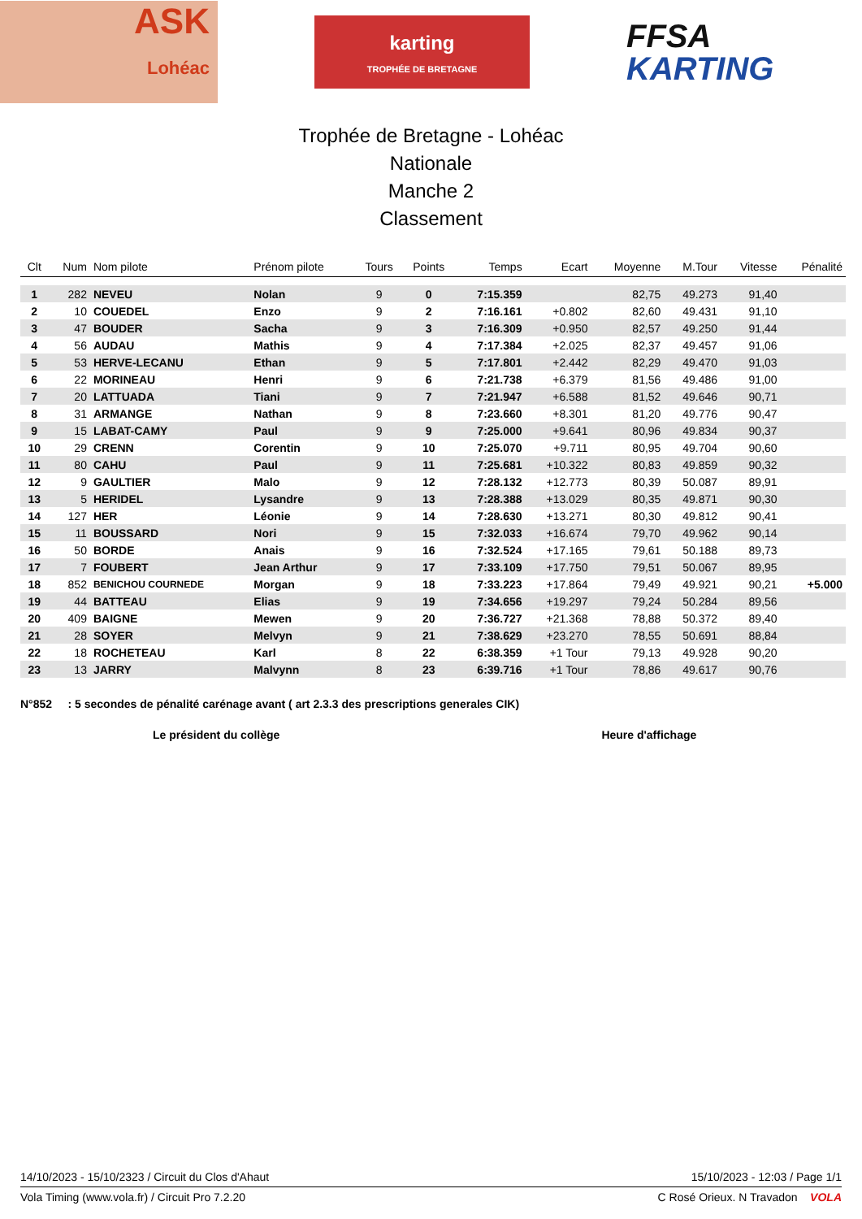ASK
Lohéac
karting
TROPHÉE DE BRETAGNE
FFSA
KARTING
Trophée de Bretagne - Lohéac
Nationale
Manche 2
Classement
| Clt | Num | Nom pilote | Prénom pilote | Tours | Points | Temps | Ecart | Moyenne | M.Tour | Vitesse | Pénalité |
| --- | --- | --- | --- | --- | --- | --- | --- | --- | --- | --- | --- |
| 1 | 282 | NEVEU | Nolan | 9 | 0 | 7:15.359 | | 82,75 | 49.273 | 91,40 | |
| 2 | 10 | COUEDEL | Enzo | 9 | 2 | 7:16.161 | +0.802 | 82,60 | 49.431 | 91,10 | |
| 3 | 47 | BOUDER | Sacha | 9 | 3 | 7:16.309 | +0.950 | 82,57 | 49.250 | 91,44 | |
| 4 | 56 | AUDAU | Mathis | 9 | 4 | 7:17.384 | +2.025 | 82,37 | 49.457 | 91,06 | |
| 5 | 53 | HERVE-LECANU | Ethan | 9 | 5 | 7:17.801 | +2.442 | 82,29 | 49.470 | 91,03 | |
| 6 | 22 | MORINEAU | Henri | 9 | 6 | 7:21.738 | +6.379 | 81,56 | 49.486 | 91,00 | |
| 7 | 20 | LATTUADA | Tiani | 9 | 7 | 7:21.947 | +6.588 | 81,52 | 49.646 | 90,71 | |
| 8 | 31 | ARMANGE | Nathan | 9 | 8 | 7:23.660 | +8.301 | 81,20 | 49.776 | 90,47 | |
| 9 | 15 | LABAT-CAMY | Paul | 9 | 9 | 7:25.000 | +9.641 | 80,96 | 49.834 | 90,37 | |
| 10 | 29 | CRENN | Corentin | 9 | 10 | 7:25.070 | +9.711 | 80,95 | 49.704 | 90,60 | |
| 11 | 80 | CAHU | Paul | 9 | 11 | 7:25.681 | +10.322 | 80,83 | 49.859 | 90,32 | |
| 12 | 9 | GAULTIER | Malo | 9 | 12 | 7:28.132 | +12.773 | 80,39 | 50.087 | 89,91 | |
| 13 | 5 | HERIDEL | Lysandre | 9 | 13 | 7:28.388 | +13.029 | 80,35 | 49.871 | 90,30 | |
| 14 | 127 | HER | Léonie | 9 | 14 | 7:28.630 | +13.271 | 80,30 | 49.812 | 90,41 | |
| 15 | 11 | BOUSSARD | Nori | 9 | 15 | 7:32.033 | +16.674 | 79,70 | 49.962 | 90,14 | |
| 16 | 50 | BORDE | Anais | 9 | 16 | 7:32.524 | +17.165 | 79,61 | 50.188 | 89,73 | |
| 17 | 7 | FOUBERT | Jean Arthur | 9 | 17 | 7:33.109 | +17.750 | 79,51 | 50.067 | 89,95 | |
| 18 | 852 | BENICHOU COURNEDE | Morgan | 9 | 18 | 7:33.223 | +17.864 | 79,49 | 49.921 | 90,21 | +5.000 |
| 19 | 44 | BATTEAU | Elias | 9 | 19 | 7:34.656 | +19.297 | 79,24 | 50.284 | 89,56 | |
| 20 | 409 | BAIGNE | Mewen | 9 | 20 | 7:36.727 | +21.368 | 78,88 | 50.372 | 89,40 | |
| 21 | 28 | SOYER | Melvyn | 9 | 21 | 7:38.629 | +23.270 | 78,55 | 50.691 | 88,84 | |
| 22 | 18 | ROCHETEAU | Karl | 8 | 22 | 6:38.359 | +1 Tour | 79,13 | 49.928 | 90,20 | |
| 23 | 13 | JARRY | Malvynn | 8 | 23 | 6:39.716 | +1 Tour | 78,86 | 49.617 | 90,76 | |
N°852 : 5 secondes de pénalité carénage avant ( art 2.3.3 des prescriptions generales CIK)
Le président du collège Heure d'affichage
14/10/2023 - 15/10/2323 / Circuit du Clos d'Ahaut 15/10/2023 - 12:03 / Page 1/1
Vola Timing (www.vola.fr) / Circuit Pro 7.2.20 C Rosé Orieux. N Travadon VOLA